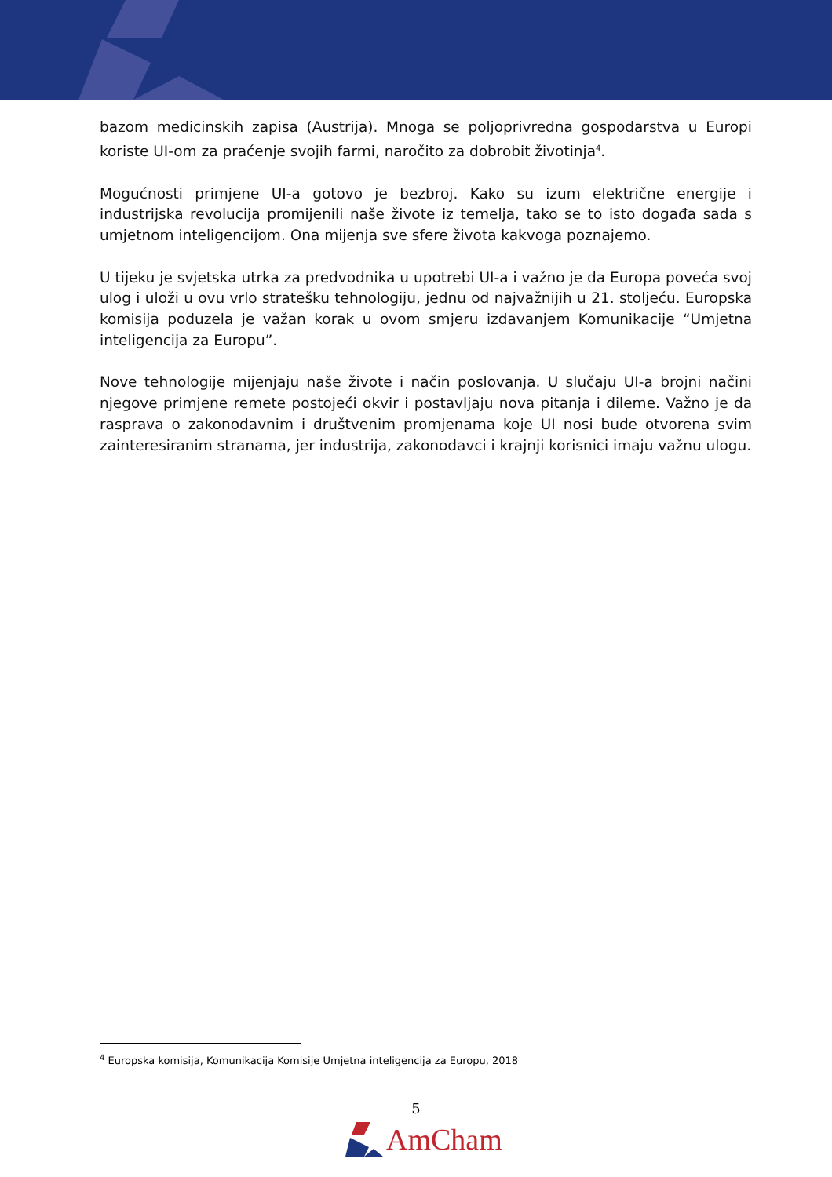bazom medicinskih zapisa (Austrija). Mnoga se poljoprivredna gospodarstva u Europi koriste UI-om za praćenje svojih farmi, naročito za dobrobit životinja<sup>4</sup>.
Mogućnosti primjene UI-a gotovo je bezbroj. Kako su izum električne energije i industrijska revolucija promijenili naše živote iz temelja, tako se to isto događa sada s umjetnom inteligencijom. Ona mijenja sve sfere života kakvoga poznajemo.
U tijeku je svjetska utrka za predvodnika u upotrebi UI-a i važno je da Europa poveća svoj ulog i uloži u ovu vrlo stratešku tehnologiju, jednu od najvažnijih u 21. stoljeću. Europska komisija poduzela je važan korak u ovom smjeru izdavanjem Komunikacije “Umjetna inteligencija za Europu”.
Nove tehnologije mijenjaju naše živote i način poslovanja. U slučaju UI-a brojni načini njegove primjene remete postojeći okvir i postavljaju nova pitanja i dileme. Važno je da rasprava o zakonodavnim i društvenim promjenama koje UI nosi bude otvorena svim zainteresiranim stranama, jer industrija, zakonodavci i krajnji korisnici imaju važnu ulogu.
<sup>4</sup> Europska komisija, Komunikacija Komisije Umjetna inteligencija za Europu, 2018
5
AmCham